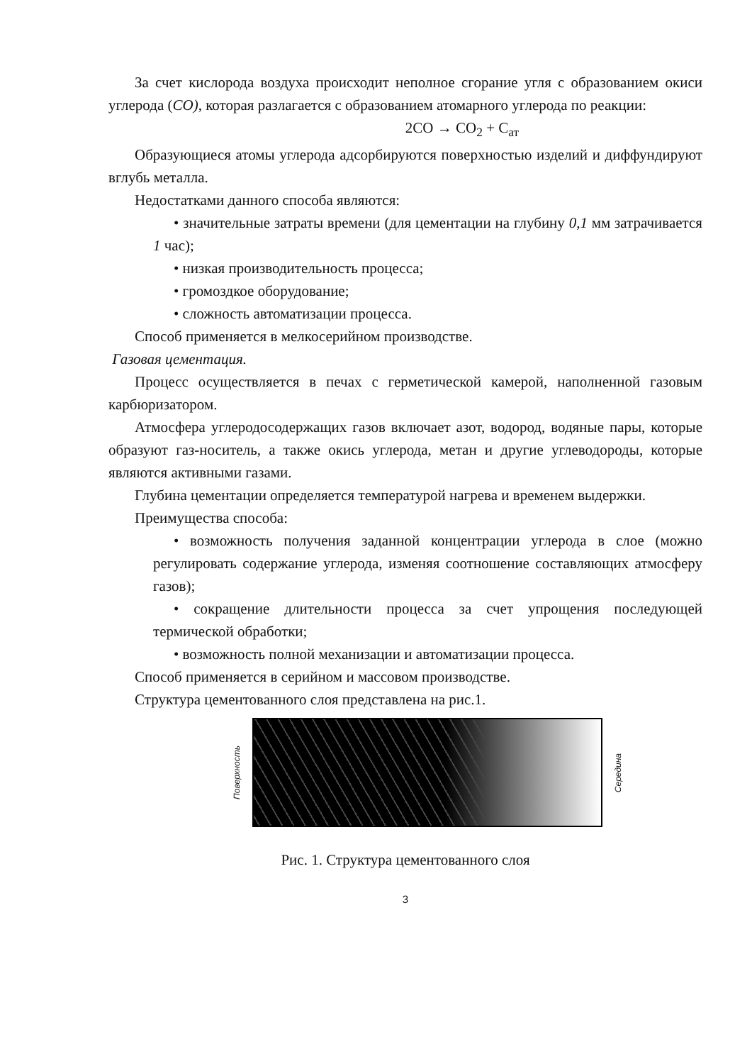За счет кислорода воздуха происходит неполное сгорание угля с образованием окиси углерода (CO), которая разлагается с образованием атомарного углерода по реакции:
2CO → CO<sub>2</sub> + C<sub>ат</sub>
Образующиеся атомы углерода адсорбируются поверхностью изделий и диффундируют вглубь металла.
Недостатками данного способа являются:
• значительные затраты времени (для цементации на глубину 0,1 мм затрачивается 1 час);
• низкая производительность процесса;
• громоздкое оборудование;
• сложность автоматизации процесса.
Способ применяется в мелкосерийном производстве.
Газовая цементация.
Процесс осуществляется в печах с герметической камерой, наполненной газовым карбюризатором.
Атмосфера углеродосодержащих газов включает азот, водород, водяные пары, которые образуют газ-носитель, а также окись углерода, метан и другие углеводороды, которые являются активными газами.
Глубина цементации определяется температурой нагрева и временем выдержки.
Преимущества способа:
• возможность получения заданной концентрации углерода в слое (можно регулировать содержание углерода, изменяя соотношение составляющих атмосферу газов);
• сокращение длительности процесса за счет упрощения последующей термической обработки;
• возможность полной механизации и автоматизации процесса.
Способ применяется в серийном и массовом производстве.
Структура цементованного слоя представлена на рис.1.
Поверхность
Середина
Рис. 1. Структура цементованного слоя
3